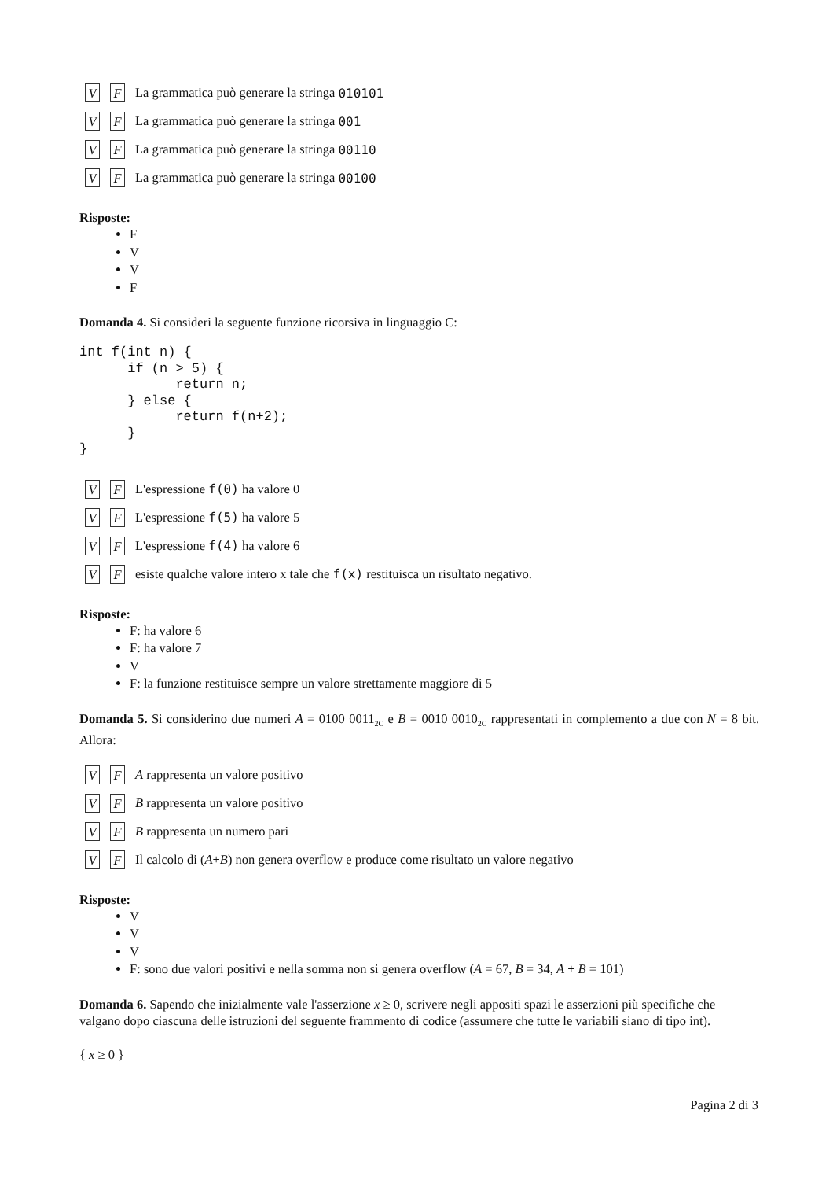V F La grammatica può generare la stringa 010101
V F La grammatica può generare la stringa 001
V F La grammatica può generare la stringa 00110
V F La grammatica può generare la stringa 00100
Risposte:
F
V
V
F
Domanda 4. Si consideri la seguente funzione ricorsiva in linguaggio C:
int f(int n) {
      if (n > 5) {
            return n;
      } else {
            return f(n+2);
      }
}
V F L'espressione f(0) ha valore 0
V F L'espressione f(5) ha valore 5
V F L'espressione f(4) ha valore 6
V F esiste qualche valore intero x tale che f(x) restituisca un risultato negativo.
Risposte:
F: ha valore 6
F: ha valore 7
V
F: la funzione restituisce sempre un valore strettamente maggiore di 5
Domanda 5. Si considerino due numeri A = 0100 0011<sub>2C</sub> e B = 0010 0010<sub>2C</sub> rappresentati in complemento a due con N = 8 bit. Allora:
V F A rappresenta un valore positivo
V F B rappresenta un valore positivo
V F B rappresenta un numero pari
V F Il calcolo di (A + B) non genera overflow e produce come risultato un valore negativo
Risposte:
V
V
V
F: sono due valori positivi e nella somma non si genera overflow (A = 67, B = 34, A + B = 101)
Domanda 6. Sapendo che inizialmente vale l'asserzione x ≥ 0, scrivere negli appositi spazi le asserzioni più specifiche che valgano dopo ciascuna delle istruzioni del seguente frammento di codice (assumere che tutte le variabili siano di tipo int).
{ x ≥ 0 }
Pagina 2 di 3